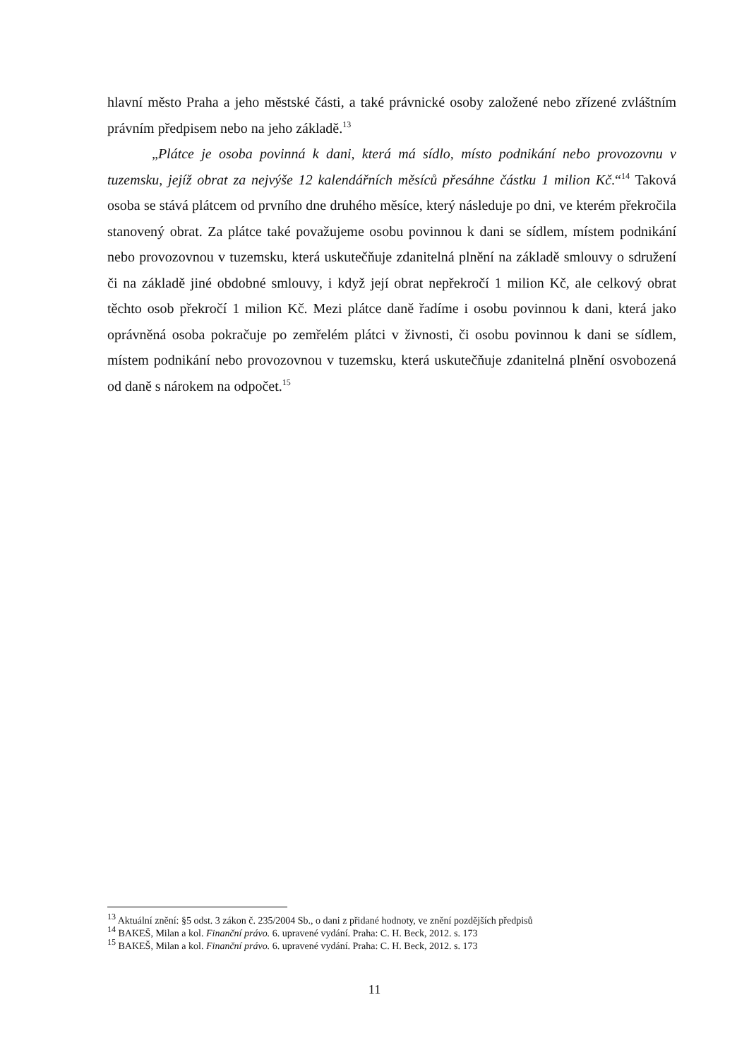hlavní město Praha a jeho městské části, a také právnické osoby založené nebo zřízené zvláštním právním předpisem nebo na jeho základě.<sup>13</sup>
„Plátce je osoba povinná k dani, která má sídlo, místo podnikání nebo provozovnu v tuzemsku, jejíž obrat za nejvýše 12 kalendářních měsíců přesáhne částku 1 milion Kč.“<sup>14</sup> Taková osoba se stává plátcem od prvního dne druhého měsíce, který následuje po dni, ve kterém překročila stanovený obrat. Za plátce také považujeme osobu povinnou k dani se sídlem, místem podnikání nebo provozovnou v tuzemsku, která uskutečňuje zdanitelná plnění na základě smlouvy o sdružení či na základě jiné obdobné smlouvy, i když její obrat nepřekročí 1 milion Kč, ale celkový obrat těchto osob překročí 1 milion Kč. Mezi plátce daně řadíme i osobu povinnou k dani, která jako oprávněná osoba pokračuje po zemřelém plátci v živnosti, či osobu povinnou k dani se sídlem, místem podnikání nebo provozovnou v tuzemsku, která uskutečňuje zdanitelná plnění osvobozená od daně s nárokem na odpočet.<sup>15</sup>
<sup>13</sup> Aktuální znění: §5 odst. 3 zákon č. 235/2004 Sb., o dani z přidané hodnoty, ve znění pozdějších předpisů
<sup>14</sup> BAKEŠ, Milan a kol. Finanční právo. 6. upravené vydání. Praha: C. H. Beck, 2012. s. 173
<sup>15</sup> BAKEŠ, Milan a kol. Finanční právo. 6. upravené vydání. Praha: C. H. Beck, 2012. s. 173
11